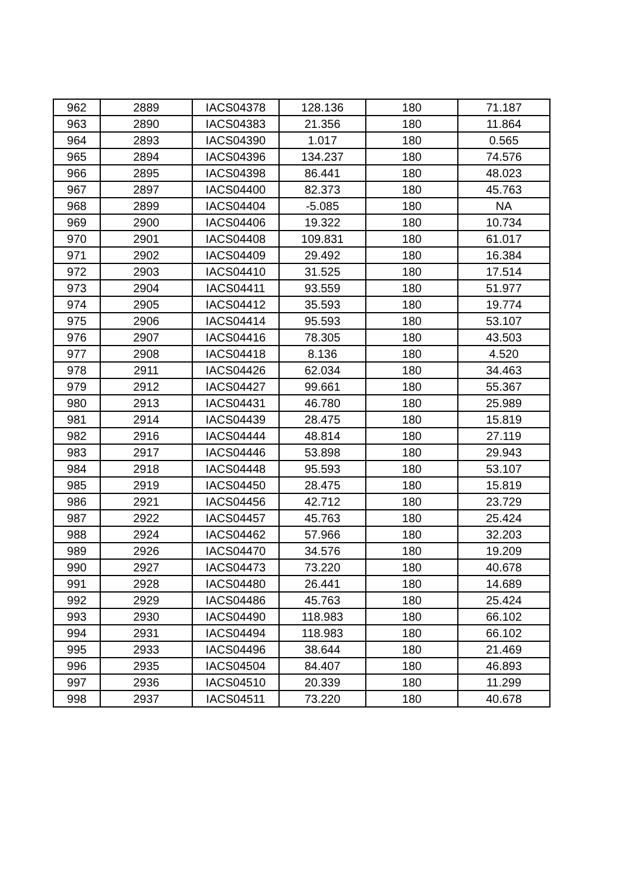| 962 | 2889 | IACS04378 | 128.136 | 180 | 71.187 |
| 963 | 2890 | IACS04383 | 21.356 | 180 | 11.864 |
| 964 | 2893 | IACS04390 | 1.017 | 180 | 0.565 |
| 965 | 2894 | IACS04396 | 134.237 | 180 | 74.576 |
| 966 | 2895 | IACS04398 | 86.441 | 180 | 48.023 |
| 967 | 2897 | IACS04400 | 82.373 | 180 | 45.763 |
| 968 | 2899 | IACS04404 | -5.085 | 180 | NA |
| 969 | 2900 | IACS04406 | 19.322 | 180 | 10.734 |
| 970 | 2901 | IACS04408 | 109.831 | 180 | 61.017 |
| 971 | 2902 | IACS04409 | 29.492 | 180 | 16.384 |
| 972 | 2903 | IACS04410 | 31.525 | 180 | 17.514 |
| 973 | 2904 | IACS04411 | 93.559 | 180 | 51.977 |
| 974 | 2905 | IACS04412 | 35.593 | 180 | 19.774 |
| 975 | 2906 | IACS04414 | 95.593 | 180 | 53.107 |
| 976 | 2907 | IACS04416 | 78.305 | 180 | 43.503 |
| 977 | 2908 | IACS04418 | 8.136 | 180 | 4.520 |
| 978 | 2911 | IACS04426 | 62.034 | 180 | 34.463 |
| 979 | 2912 | IACS04427 | 99.661 | 180 | 55.367 |
| 980 | 2913 | IACS04431 | 46.780 | 180 | 25.989 |
| 981 | 2914 | IACS04439 | 28.475 | 180 | 15.819 |
| 982 | 2916 | IACS04444 | 48.814 | 180 | 27.119 |
| 983 | 2917 | IACS04446 | 53.898 | 180 | 29.943 |
| 984 | 2918 | IACS04448 | 95.593 | 180 | 53.107 |
| 985 | 2919 | IACS04450 | 28.475 | 180 | 15.819 |
| 986 | 2921 | IACS04456 | 42.712 | 180 | 23.729 |
| 987 | 2922 | IACS04457 | 45.763 | 180 | 25.424 |
| 988 | 2924 | IACS04462 | 57.966 | 180 | 32.203 |
| 989 | 2926 | IACS04470 | 34.576 | 180 | 19.209 |
| 990 | 2927 | IACS04473 | 73.220 | 180 | 40.678 |
| 991 | 2928 | IACS04480 | 26.441 | 180 | 14.689 |
| 992 | 2929 | IACS04486 | 45.763 | 180 | 25.424 |
| 993 | 2930 | IACS04490 | 118.983 | 180 | 66.102 |
| 994 | 2931 | IACS04494 | 118.983 | 180 | 66.102 |
| 995 | 2933 | IACS04496 | 38.644 | 180 | 21.469 |
| 996 | 2935 | IACS04504 | 84.407 | 180 | 46.893 |
| 997 | 2936 | IACS04510 | 20.339 | 180 | 11.299 |
| 998 | 2937 | IACS04511 | 73.220 | 180 | 40.678 |